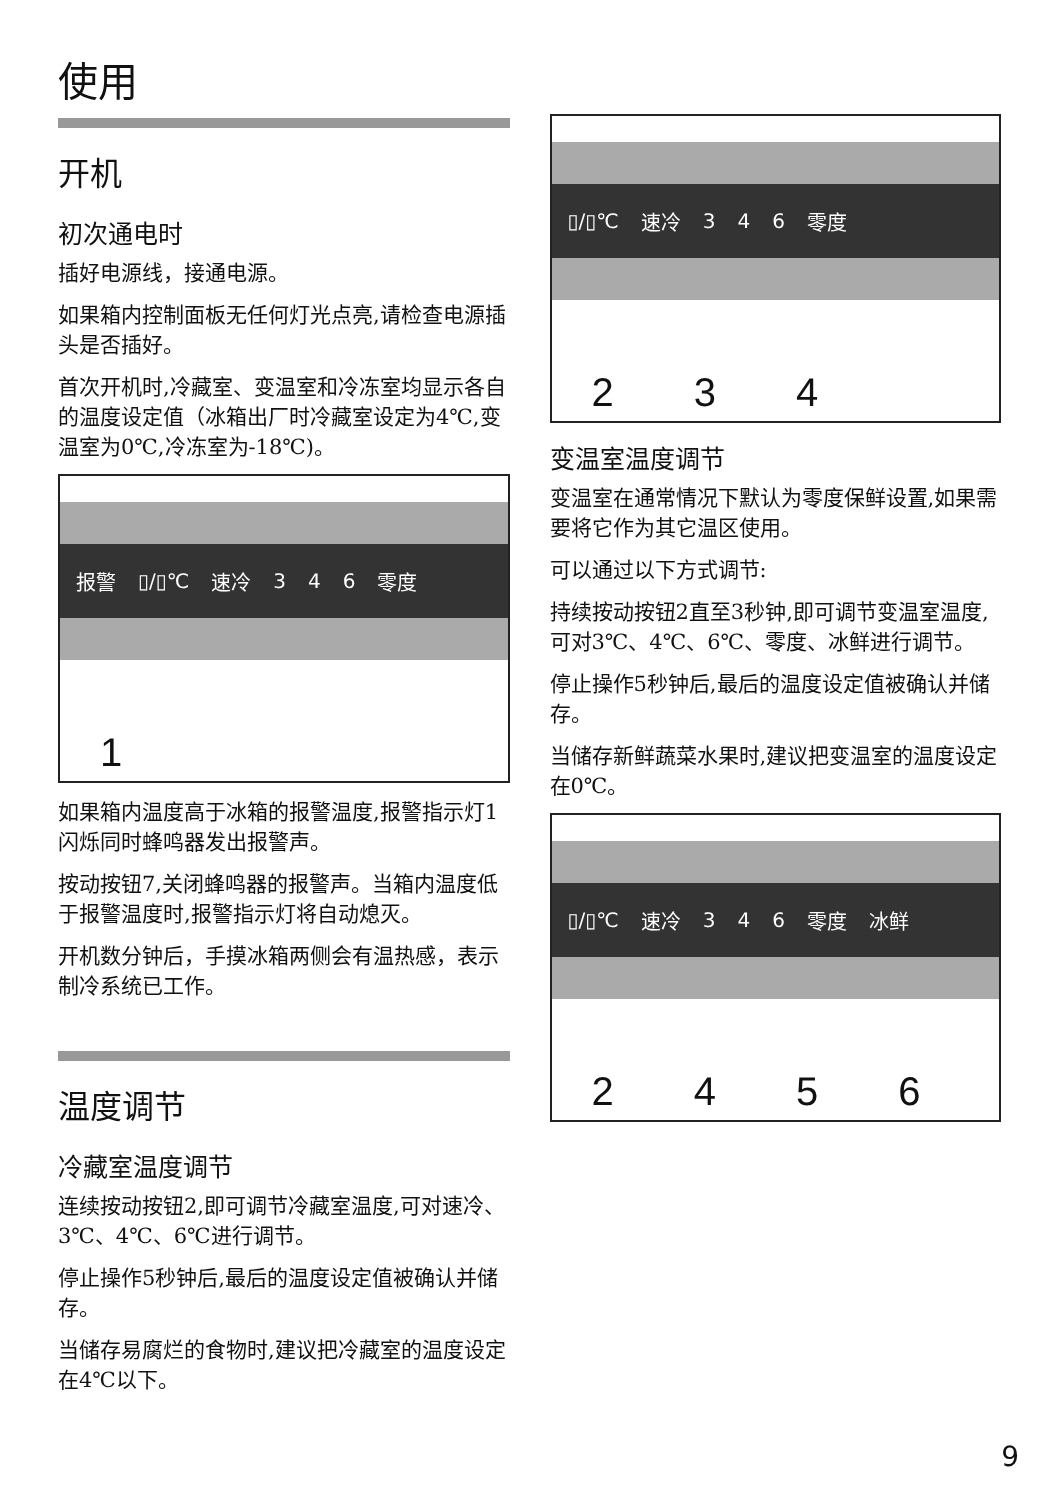使用
开机
初次通电时
插好电源线，接通电源。
如果箱内控制面板无任何灯光点亮,请检查电源插头是否插好。
首次开机时,冷藏室、变温室和冷冻室均显示各自的温度设定值（冰箱出厂时冷藏室设定为4℃,变温室为0℃,冷冻室为-18℃)。
报警 ▯/▯℃ 速冷 3 4 6 零度
1
如果箱内温度高于冰箱的报警温度,报警指示灯1闪烁同时蜂鸣器发出报警声。
按动按钮7,关闭蜂鸣器的报警声。当箱内温度低于报警温度时,报警指示灯将自动熄灭。
开机数分钟后，手摸冰箱两侧会有温热感，表示制冷系统已工作。
温度调节
冷藏室温度调节
连续按动按钮2,即可调节冷藏室温度,可对速冷、3℃、4℃、6℃进行调节。
停止操作5秒钟后,最后的温度设定值被确认并储存。
当储存易腐烂的食物时,建议把冷藏室的温度设定在4℃以下。
▯/▯℃ 速冷 3 4 6 零度
234
变温室温度调节
变温室在通常情况下默认为零度保鲜设置,如果需要将它作为其它温区使用。
可以通过以下方式调节:
持续按动按钮2直至3秒钟,即可调节变温室温度,可对3℃、4℃、6℃、零度、冰鲜进行调节。
停止操作5秒钟后,最后的温度设定值被确认并储存。
当储存新鲜蔬菜水果时,建议把变温室的温度设定在0℃。
▯/▯℃ 速冷 3 4 6 零度 冰鲜
2456
9